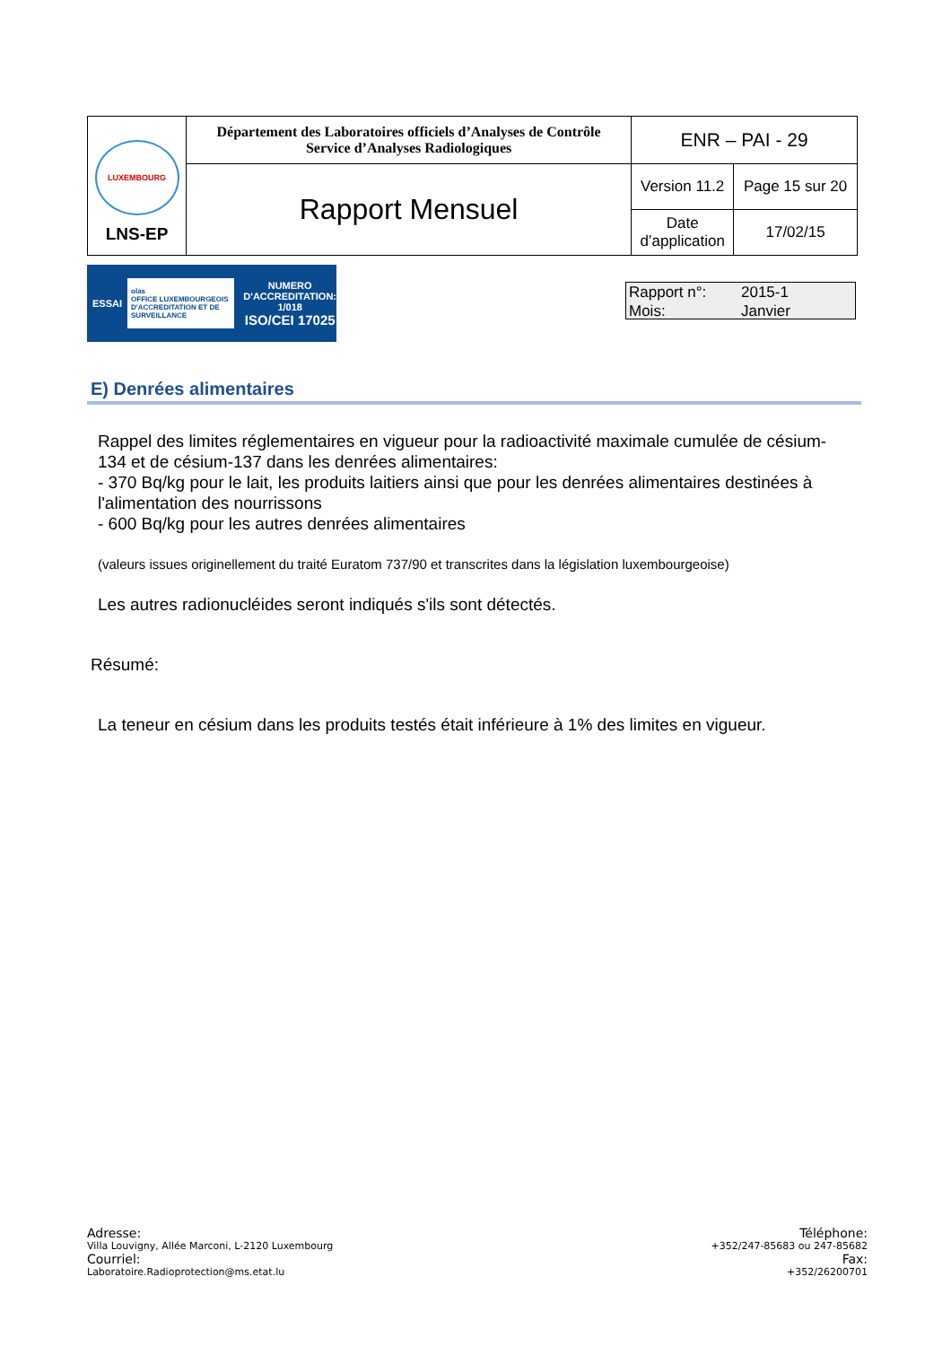| LUXEMBOURG LNS-EP | Département des Laboratoires officiels d’Analyses de Contrôle Service d’Analyses Radiologiques | ENR – PAI - 29 | |
| | Rapport Mensuel | Version 11.2 | Page 15 sur 20 |
| | | Date d’application | 17/02/15 |
ESSAI olas
OFFICE LUXEMBOURGEOIS D'ACCREDITATION ET DE SURVEILLANCE NUMERO
D'ACCREDITATION:
1/018
ISO/CEI 17025
Rapport n°: 2015-1
Mois: Janvier
E) Denrées alimentaires
Rappel des limites réglementaires en vigueur pour la radioactivité maximale cumulée de césium-134 et de césium-137 dans les denrées alimentaires:
- 370 Bq/kg pour le lait, les produits laitiers ainsi que pour les denrées alimentaires destinées à l'alimentation des nourrissons
- 600 Bq/kg pour les autres denrées alimentaires
(valeurs issues originellement du traité Euratom 737/90 et transcrites dans la législation luxembourgeoise)
Les autres radionucléides seront indiqués s'ils sont détectés.
Résumé:
La teneur en césium dans les produits testés était inférieure à 1% des limites en vigueur.
Adresse:
Villa Louvigny, Allée Marconi, L-2120 Luxembourg
Courriel:
Laboratoire.Radioprotection@ms.etat.lu
Téléphone:
+352/247-85683 ou 247-85682
Fax:
+352/26200701